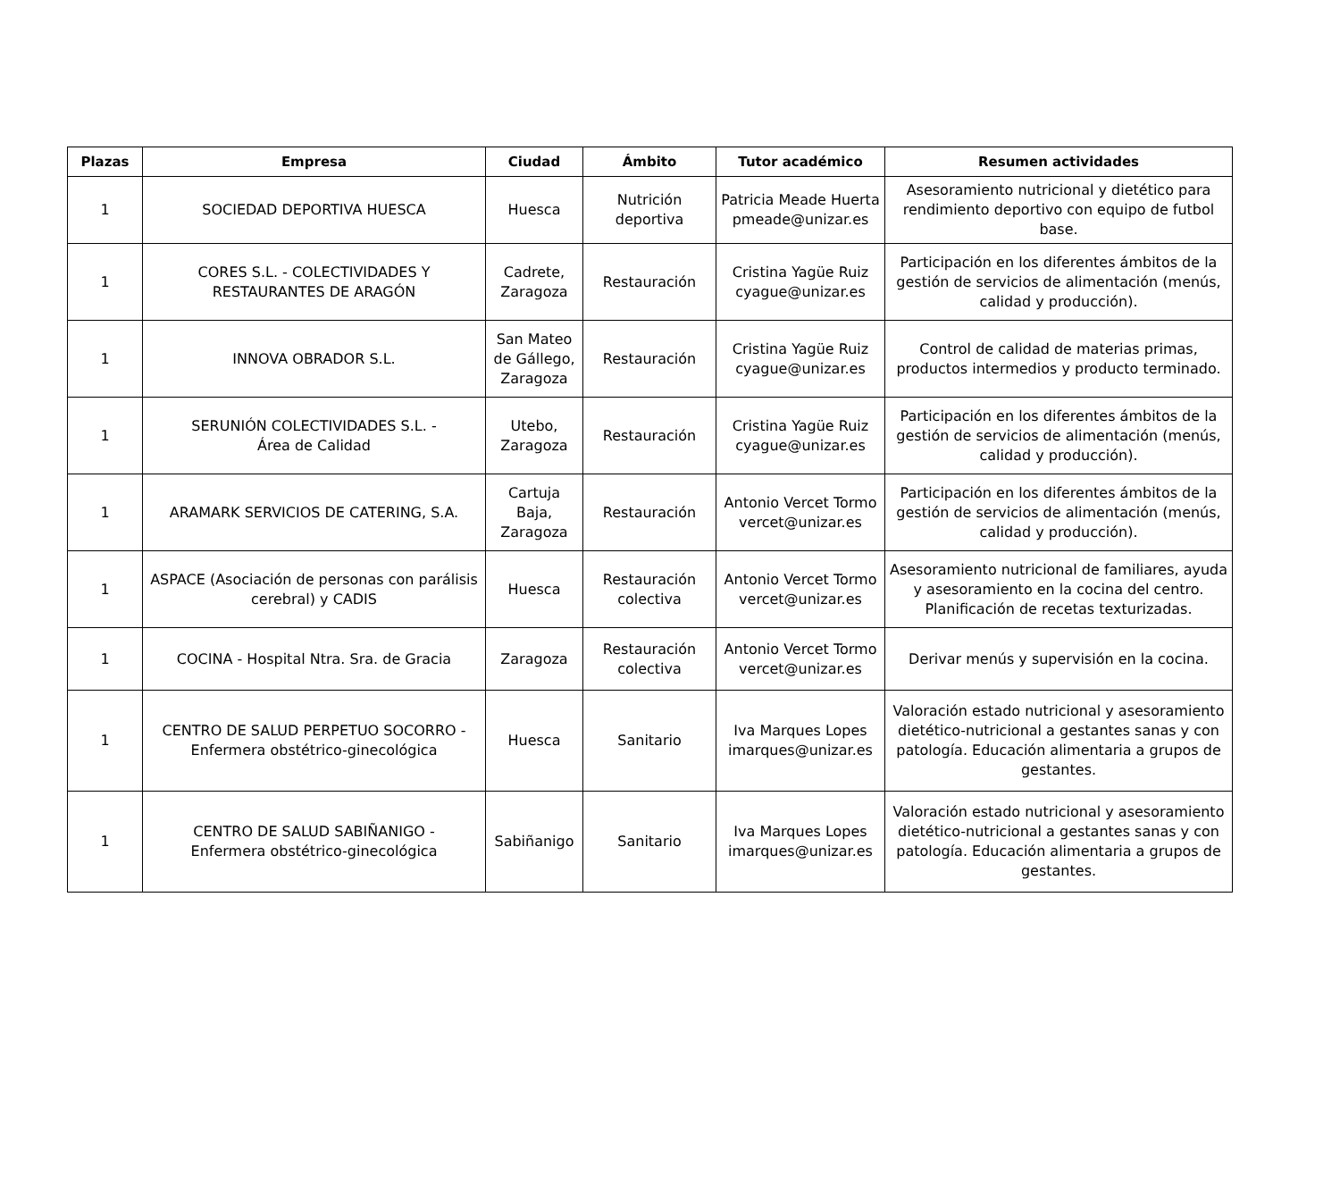| Plazas | Empresa | Ciudad | Ámbito | Tutor académico | Resumen actividades |
| --- | --- | --- | --- | --- | --- |
| 1 | SOCIEDAD DEPORTIVA HUESCA | Huesca | Nutrición deportiva | Patricia Meade Huerta pmeade@unizar.es | Asesoramiento nutricional y dietético para rendimiento deportivo con equipo de futbol base. |
| 1 | CORES S.L. - COLECTIVIDADES Y RESTAURANTES DE ARAGÓN | Cadrete, Zaragoza | Restauración | Cristina Yagüe Ruiz cyague@unizar.es | Participación en los diferentes ámbitos de la gestión de servicios de alimentación (menús, calidad y producción). |
| 1 | INNOVA OBRADOR S.L. | San Mateo de Gállego, Zaragoza | Restauración | Cristina Yagüe Ruiz cyague@unizar.es | Control de calidad de materias primas, productos intermedios y producto terminado. |
| 1 | SERUNIÓN COLECTIVIDADES S.L. - Área de Calidad | Utebo, Zaragoza | Restauración | Cristina Yagüe Ruiz cyague@unizar.es | Participación en los diferentes ámbitos de la gestión de servicios de alimentación (menús, calidad y producción). |
| 1 | ARAMARK SERVICIOS DE CATERING, S.A. | Cartuja Baja, Zaragoza | Restauración | Antonio Vercet Tormo vercet@unizar.es | Participación en los diferentes ámbitos de la gestión de servicios de alimentación (menús, calidad y producción). |
| 1 | ASPACE (Asociación de personas con parálisis cerebral) y CADIS | Huesca | Restauración colectiva | Antonio Vercet Tormo vercet@unizar.es | Asesoramiento nutricional de familiares, ayuda y asesoramiento en la cocina del centro. Planificación de recetas texturizadas. |
| 1 | COCINA - Hospital Ntra. Sra. de Gracia | Zaragoza | Restauración colectiva | Antonio Vercet Tormo vercet@unizar.es | Derivar menús y supervisión en la cocina. |
| 1 | CENTRO DE SALUD PERPETUO SOCORRO - Enfermera obstétrico-ginecológica | Huesca | Sanitario | Iva Marques Lopes imarques@unizar.es | Valoración estado nutricional y asesoramiento dietético-nutricional a gestantes sanas y con patología. Educación alimentaria a grupos de gestantes. |
| 1 | CENTRO DE SALUD SABIÑANIGO - Enfermera obstétrico-ginecológica | Sabiñanigo | Sanitario | Iva Marques Lopes imarques@unizar.es | Valoración estado nutricional y asesoramiento dietético-nutricional a gestantes sanas y con patología. Educación alimentaria a grupos de gestantes. |